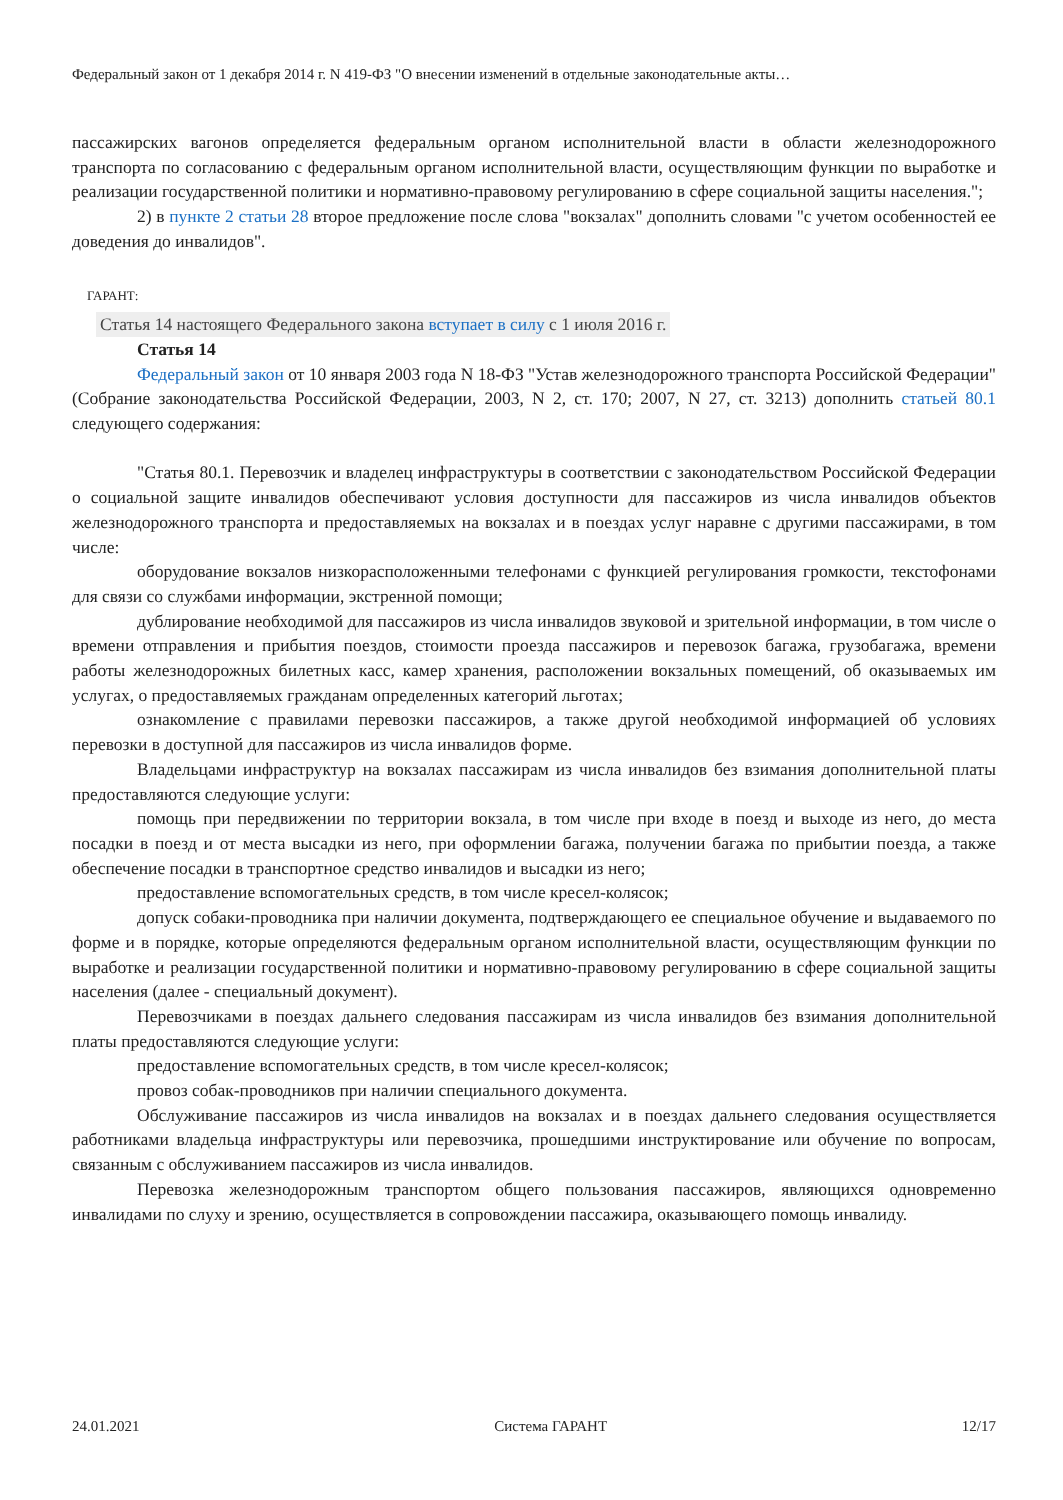Федеральный закон от 1 декабря 2014 г. N 419-ФЗ "О внесении изменений в отдельные законодательные акты…
пассажирских вагонов определяется федеральным органом исполнительной власти в области железнодорожного транспорта по согласованию с федеральным органом исполнительной власти, осуществляющим функции по выработке и реализации государственной политики и нормативно-правовому регулированию в сфере социальной защиты населения.";
2) в пункте 2 статьи 28 второе предложение после слова "вокзалах" дополнить словами "с учетом особенностей ее доведения до инвалидов".
ГАРАНТ:
Статья 14 настоящего Федерального закона вступает в силу с 1 июля 2016 г.
Статья 14
Федеральный закон от 10 января 2003 года N 18-ФЗ "Устав железнодорожного транспорта Российской Федерации" (Собрание законодательства Российской Федерации, 2003, N 2, ст. 170; 2007, N 27, ст. 3213) дополнить статьей 80.1 следующего содержания:
"Статья 80.1. Перевозчик и владелец инфраструктуры в соответствии с законодательством Российской Федерации о социальной защите инвалидов обеспечивают условия доступности для пассажиров из числа инвалидов объектов железнодорожного транспорта и предоставляемых на вокзалах и в поездах услуг наравне с другими пассажирами, в том числе:
оборудование вокзалов низкорасположенными телефонами с функцией регулирования громкости, текстофонами для связи со службами информации, экстренной помощи;
дублирование необходимой для пассажиров из числа инвалидов звуковой и зрительной информации, в том числе о времени отправления и прибытия поездов, стоимости проезда пассажиров и перевозок багажа, грузобагажа, времени работы железнодорожных билетных касс, камер хранения, расположении вокзальных помещений, об оказываемых им услугах, о предоставляемых гражданам определенных категорий льготах;
ознакомление с правилами перевозки пассажиров, а также другой необходимой информацией об условиях перевозки в доступной для пассажиров из числа инвалидов форме.
Владельцами инфраструктур на вокзалах пассажирам из числа инвалидов без взимания дополнительной платы предоставляются следующие услуги:
помощь при передвижении по территории вокзала, в том числе при входе в поезд и выходе из него, до места посадки в поезд и от места высадки из него, при оформлении багажа, получении багажа по прибытии поезда, а также обеспечение посадки в транспортное средство инвалидов и высадки из него;
предоставление вспомогательных средств, в том числе кресел-колясок;
допуск собаки-проводника при наличии документа, подтверждающего ее специальное обучение и выдаваемого по форме и в порядке, которые определяются федеральным органом исполнительной власти, осуществляющим функции по выработке и реализации государственной политики и нормативно-правовому регулированию в сфере социальной защиты населения (далее - специальный документ).
Перевозчиками в поездах дальнего следования пассажирам из числа инвалидов без взимания дополнительной платы предоставляются следующие услуги:
предоставление вспомогательных средств, в том числе кресел-колясок;
провоз собак-проводников при наличии специального документа.
Обслуживание пассажиров из числа инвалидов на вокзалах и в поездах дальнего следования осуществляется работниками владельца инфраструктуры или перевозчика, прошедшими инструктирование или обучение по вопросам, связанным с обслуживанием пассажиров из числа инвалидов.
Перевозка железнодорожным транспортом общего пользования пассажиров, являющихся одновременно инвалидами по слуху и зрению, осуществляется в сопровождении пассажира, оказывающего помощь инвалиду.
24.01.2021 Система ГАРАНТ 12/17